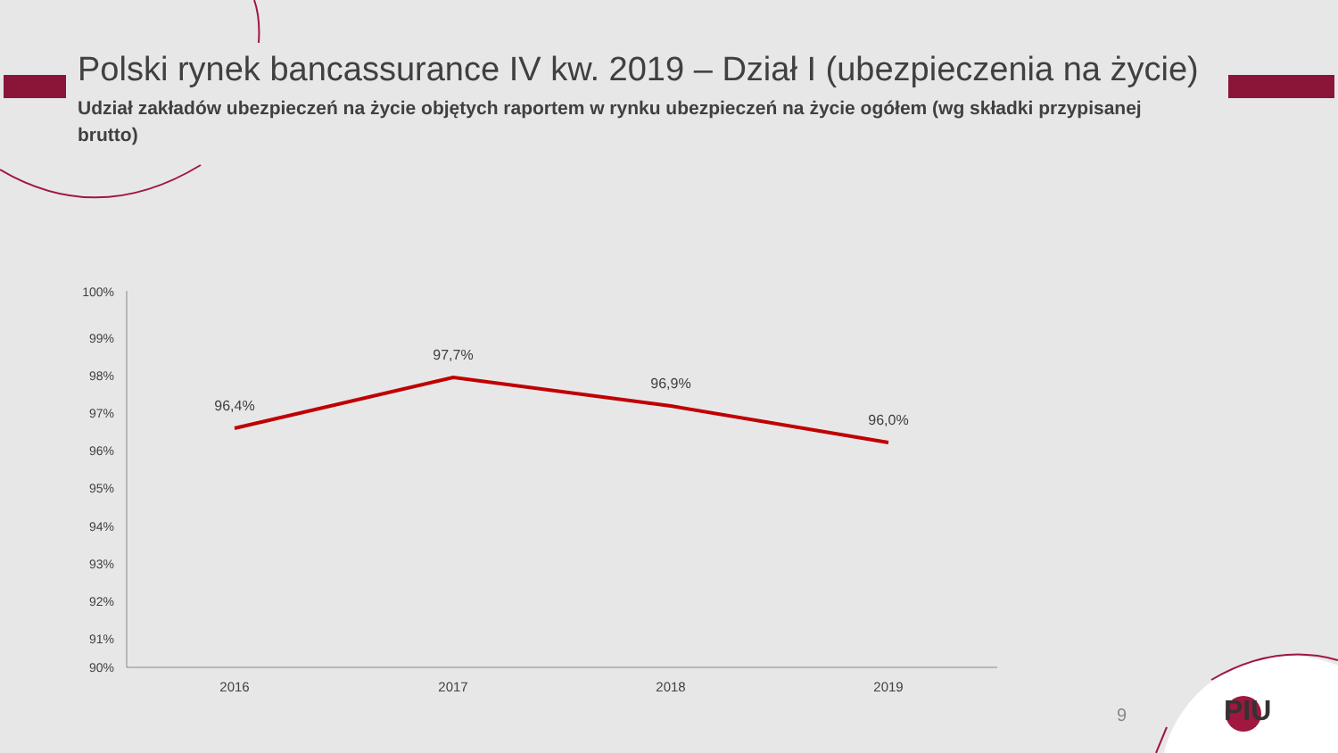Polski rynek bancassurance IV kw. 2019 – Dział I (ubezpieczenia na życie)
Udział zakładów ubezpieczeń na życie objętych raportem w rynku ubezpieczeń na życie ogółem (wg składki przypisanej brutto)
100%
99%
98%
97%
96%
95%
94%
93%
92%
91%
90%
96,4%
97,7%
96,9%
96,0%
2016
2017
2018
2019
9 PIU